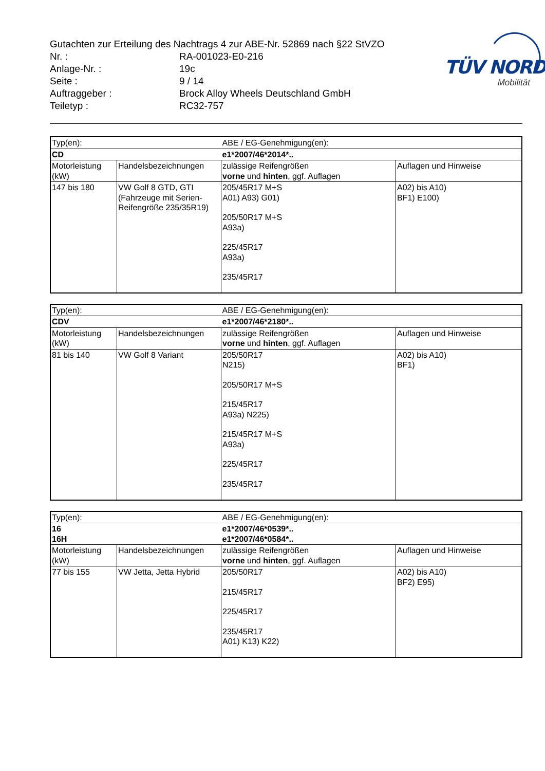TÜV NORD
Mobilität
Gutachten zur Erteilung des Nachtrags 4 zur ABE-Nr. 52869 nach §22 StVZO
Nr. : RA-001023-E0-216
Anlage-Nr. : 19c
Seite : 9 / 14
Auftraggeber : Brock Alloy Wheels Deutschland GmbH
Teiletyp : RC32-757
| Typ(en): | | ABE / EG-Genehmigung(en): | |
| CD | | e1*2007/46*2014*.. | |
| Motorleistung (kW) | Handelsbezeichnungen | zulässige Reifengrößen vorne und hinten , ggf. Auflagen | Auflagen und Hinweise |
| 147 bis 180 | VW Golf 8 GTD, GTI (Fahrzeuge mit Serien-Reifengröße 235/35R19) | 205/45R17 M+S A01) A93) G01) 205/50R17 M+S A93a) 225/45R17 A93a) 235/45R17 | A02) bis A10) BF1) E100) |
| Typ(en): | | ABE / EG-Genehmigung(en): | |
| CDV | | e1*2007/46*2180*.. | |
| Motorleistung (kW) | Handelsbezeichnungen | zulässige Reifengrößen vorne und hinten , ggf. Auflagen | Auflagen und Hinweise |
| 81 bis 140 | VW Golf 8 Variant | 205/50R17 N215) 205/50R17 M+S 215/45R17 A93a) N225) 215/45R17 M+S A93a) 225/45R17 235/45R17 | A02) bis A10) BF1) |
| Typ(en): | | ABE / EG-Genehmigung(en): | |
| 16 16H | | e1*2007/46*0539*.. e1*2007/46*0584*.. | |
| Motorleistung (kW) | Handelsbezeichnungen | zulässige Reifengrößen vorne und hinten , ggf. Auflagen | Auflagen und Hinweise |
| 77 bis 155 | VW Jetta, Jetta Hybrid | 205/50R17 215/45R17 225/45R17 235/45R17 A01) K13) K22) | A02) bis A10) BF2) E95) |